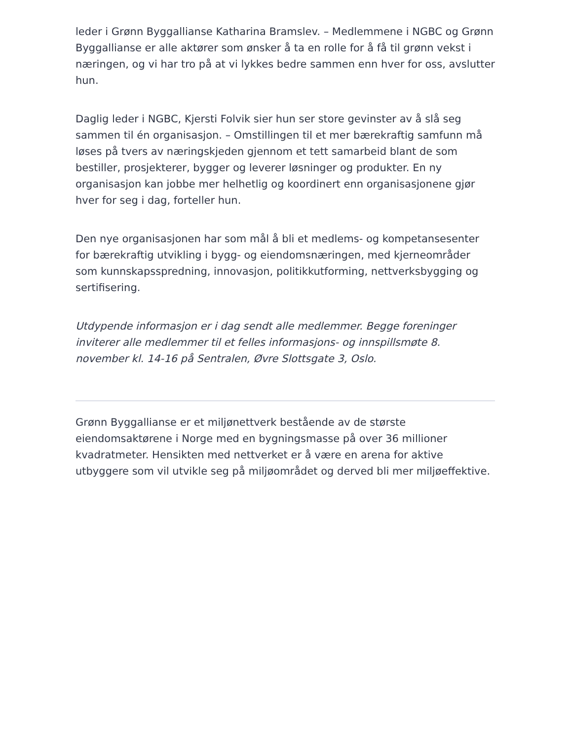leder i Grønn Byggallianse Katharina Bramslev. – Medlemmene i NGBC og Grønn Byggallianse er alle aktører som ønsker å ta en rolle for å få til grønn vekst i næringen, og vi har tro på at vi lykkes bedre sammen enn hver for oss, avslutter hun.
Daglig leder i NGBC, Kjersti Folvik sier hun ser store gevinster av å slå seg sammen til én organisasjon. – Omstillingen til et mer bærekraftig samfunn må løses på tvers av næringskjeden gjennom et tett samarbeid blant de som bestiller, prosjekterer, bygger og leverer løsninger og produkter. En ny organisasjon kan jobbe mer helhetlig og koordinert enn organisasjonene gjør hver for seg i dag, forteller hun.
Den nye organisasjonen har som mål å bli et medlems- og kompetansesenter for bærekraftig utvikling i bygg- og eiendomsnæringen, med kjerneområder som kunnskapsspredning, innovasjon, politikkutforming, nettverksbygging og sertifisering.
Utdypende informasjon er i dag sendt alle medlemmer. Begge foreninger inviterer alle medlemmer til et felles informasjons- og innspillsmøte 8. november kl. 14-16 på Sentralen, Øvre Slottsgate 3, Oslo.
Grønn Byggallianse er et miljønettverk bestående av de største eiendomsaktørene i Norge med en bygningsmasse på over 36 millioner kvadratmeter. Hensikten med nettverket er å være en arena for aktive utbyggere som vil utvikle seg på miljøområdet og derved bli mer miljøeffektive.